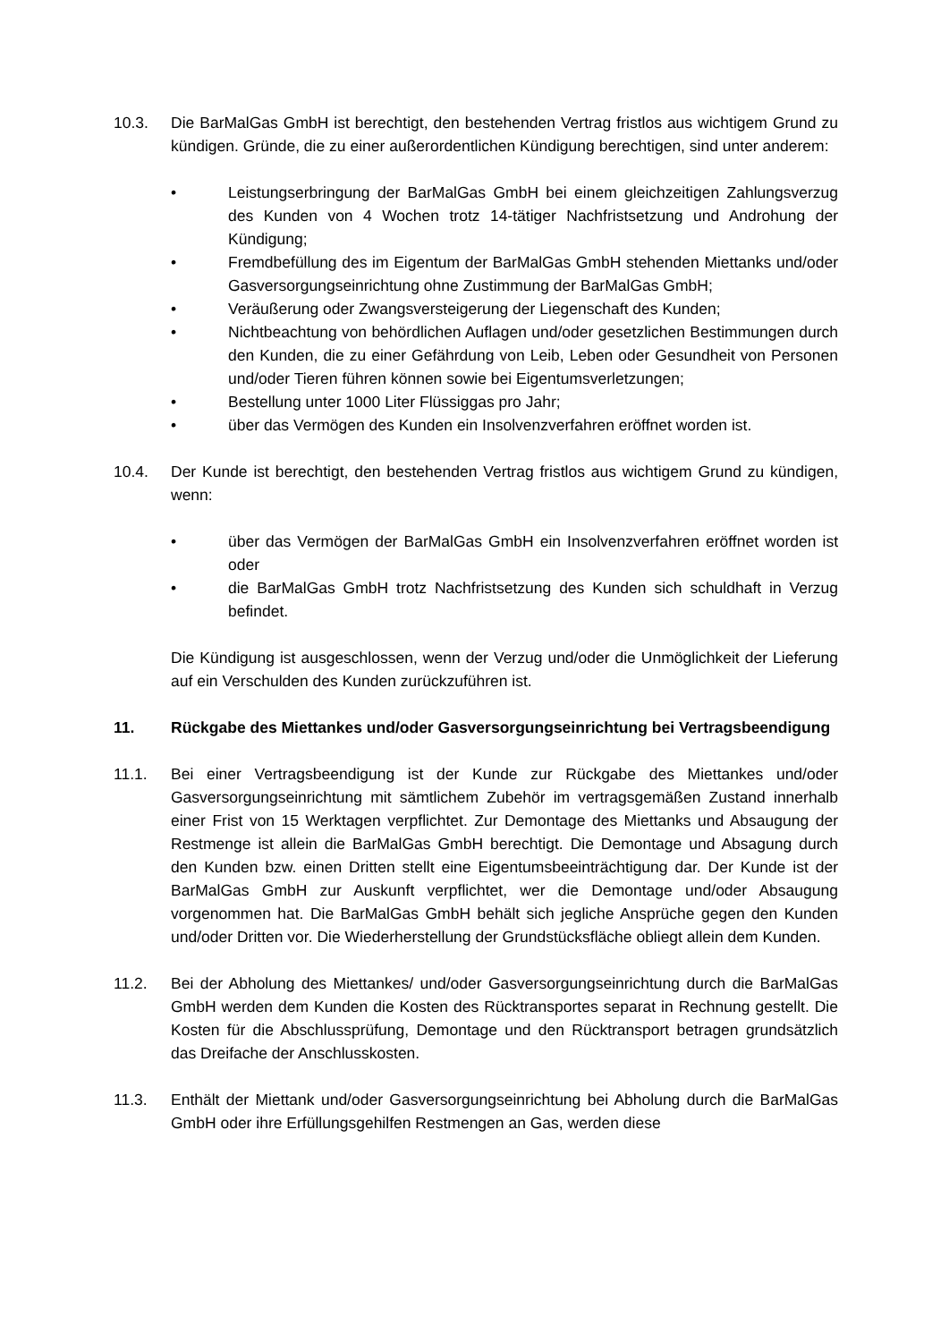10.3. Die BarMalGas GmbH ist berechtigt, den bestehenden Vertrag fristlos aus wichtigem Grund zu kündigen. Gründe, die zu einer außerordentlichen Kündigung berechtigen, sind unter anderem:
• Leistungserbringung der BarMalGas GmbH bei einem gleichzeitigen Zahlungsverzug des Kunden von 4 Wochen trotz 14-tätiger Nachfristsetzung und Androhung der Kündigung;
• Fremdbefüllung des im Eigentum der BarMalGas GmbH stehenden Miettanks und/oder Gasversorgungseinrichtung ohne Zustimmung der BarMalGas GmbH;
• Veräußerung oder Zwangsversteigerung der Liegenschaft des Kunden;
• Nichtbeachtung von behördlichen Auflagen und/oder gesetzlichen Bestimmungen durch den Kunden, die zu einer Gefährdung von Leib, Leben oder Gesundheit von Personen und/oder Tieren führen können sowie bei Eigentumsverletzungen;
• Bestellung unter 1000 Liter Flüssiggas pro Jahr;
• über das Vermögen des Kunden ein Insolvenzverfahren eröffnet worden ist.
10.4. Der Kunde ist berechtigt, den bestehenden Vertrag fristlos aus wichtigem Grund zu kündigen, wenn:
• über das Vermögen der BarMalGas GmbH ein Insolvenzverfahren eröffnet worden ist oder
• die BarMalGas GmbH trotz Nachfristsetzung des Kunden sich schuldhaft in Verzug befindet.
Die Kündigung ist ausgeschlossen, wenn der Verzug und/oder die Unmöglichkeit der Lieferung auf ein Verschulden des Kunden zurückzuführen ist.
11. Rückgabe des Miettankes und/oder Gasversorgungseinrichtung bei Vertragsbeendigung
11.1. Bei einer Vertragsbeendigung ist der Kunde zur Rückgabe des Miettankes und/oder Gasversorgungseinrichtung mit sämtlichem Zubehör im vertragsgemäßen Zustand innerhalb einer Frist von 15 Werktagen verpflichtet. Zur Demontage des Miettanks und Absaugung der Restmenge ist allein die BarMalGas GmbH berechtigt. Die Demontage und Absagung durch den Kunden bzw. einen Dritten stellt eine Eigentumsbeeinträchtigung dar. Der Kunde ist der BarMalGas GmbH zur Auskunft verpflichtet, wer die Demontage und/oder Absaugung vorgenommen hat. Die BarMalGas GmbH behält sich jegliche Ansprüche gegen den Kunden und/oder Dritten vor. Die Wiederherstellung der Grundstücksfläche obliegt allein dem Kunden.
11.2. Bei der Abholung des Miettankes/ und/oder Gasversorgungseinrichtung durch die BarMalGas GmbH werden dem Kunden die Kosten des Rücktransportes separat in Rechnung gestellt. Die Kosten für die Abschlussprüfung, Demontage und den Rücktransport betragen grundsätzlich das Dreifache der Anschlusskosten.
11.3. Enthält der Miettank und/oder Gasversorgungseinrichtung bei Abholung durch die BarMalGas GmbH oder ihre Erfüllungsgehilfen Restmengen an Gas, werden diese